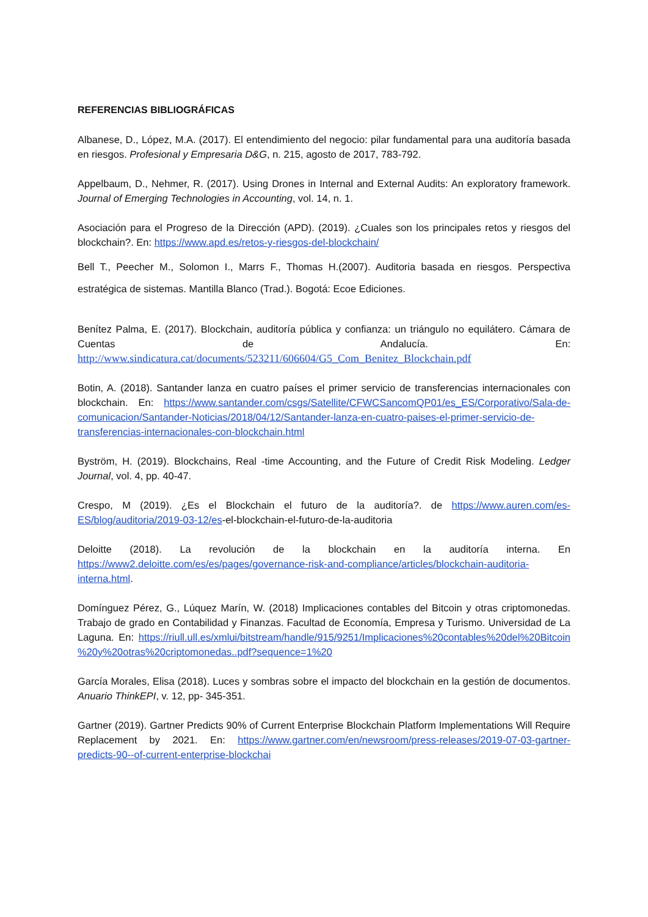REFERENCIAS BIBLIOGRÁFICAS
Albanese, D., López, M.A. (2017). El entendimiento del negocio: pilar fundamental para una auditoría basada en riesgos. Profesional y Empresaria D&G, n. 215, agosto de 2017, 783-792.
Appelbaum, D., Nehmer, R. (2017). Using Drones in Internal and External Audits: An exploratory framework. Journal of Emerging Technologies in Accounting, vol. 14, n. 1.
Asociación para el Progreso de la Dirección (APD). (2019). ¿Cuales son los principales retos y riesgos del blockchain?. En: https://www.apd.es/retos-y-riesgos-del-blockchain/
Bell T., Peecher M., Solomon I., Marrs F., Thomas H.(2007). Auditoria basada en riesgos. Perspectiva estratégica de sistemas. Mantilla Blanco (Trad.). Bogotá: Ecoe Ediciones.
Benítez Palma, E. (2017). Blockchain, auditoría pública y confianza: un triángulo no equilátero. Cámara de Cuentas de Andalucía. En: http://www.sindicatura.cat/documents/523211/606604/G5_Com_Benitez_Blockchain.pdf
Botin, A. (2018). Santander lanza en cuatro países el primer servicio de transferencias internacionales con blockchain. En: https://www.santander.com/csgs/Satellite/CFWCSancomQP01/es_ES/Corporativo/Sala-de-comunicacion/Santander-Noticias/2018/04/12/Santander-lanza-en-cuatro-paises-el-primer-servicio-de-transferencias-internacionales-con-blockchain.html
Byström, H. (2019). Blockchains, Real -time Accounting, and the Future of Credit Risk Modeling. Ledger Journal, vol. 4, pp. 40-47.
Crespo, M (2019). ¿Es el Blockchain el futuro de la auditoría?. de https://www.auren.com/es-ES/blog/auditoria/2019-03-12/es-el-blockchain-el-futuro-de-la-auditoria
Deloitte (2018). La revolución de la blockchain en la auditoría interna. En https://www2.deloitte.com/es/es/pages/governance-risk-and-compliance/articles/blockchain-auditoria-interna.html.
Domínguez Pérez, G., Lúquez Marín, W. (2018) Implicaciones contables del Bitcoin y otras criptomonedas. Trabajo de grado en Contabilidad y Finanzas. Facultad de Economía, Empresa y Turismo. Universidad de La Laguna. En: https://riull.ull.es/xmlui/bitstream/handle/915/9251/Implicaciones%20contables%20del%20Bitcoin %20y%20otras%20criptomonedas..pdf?sequence=1%20
García Morales, Elisa (2018). Luces y sombras sobre el impacto del blockchain en la gestión de documentos. Anuario ThinkEPI, v. 12, pp- 345-351.
Gartner (2019). Gartner Predicts 90% of Current Enterprise Blockchain Platform Implementations Will Require Replacement by 2021. En: https://www.gartner.com/en/newsroom/press-releases/2019-07-03-gartner-predicts-90--of-current-enterprise-blockchai